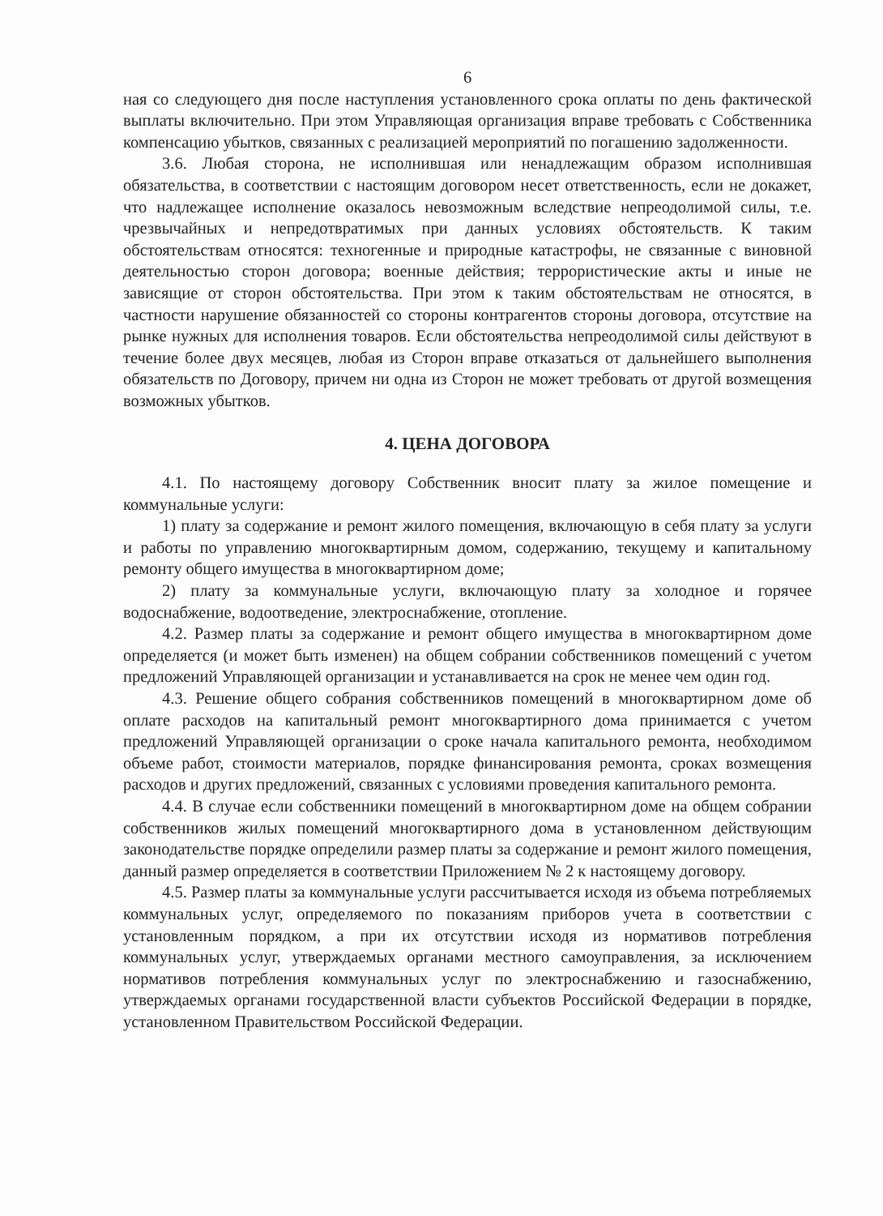6
ная со следующего дня после наступления установленного срока оплаты по день фактической выплаты включительно. При этом Управляющая организация вправе требовать с Собственника компенсацию убытков, связанных с реализацией мероприятий по погашению задолженности.
3.6. Любая сторона, не исполнившая или ненадлежащим образом исполнившая обязательства, в соответствии с настоящим договором несет ответственность, если не докажет, что надлежащее исполнение оказалось невозможным вследствие непреодолимой силы, т.е. чрезвычайных и непредотвратимых при данных условиях обстоятельств. К таким обстоятельствам относятся: техногенные и природные катастрофы, не связанные с виновной деятельностью сторон договора; военные действия; террористические акты и иные не зависящие от сторон обстоятельства. При этом к таким обстоятельствам не относятся, в частности нарушение обязанностей со стороны контрагентов стороны договора, отсутствие на рынке нужных для исполнения товаров. Если обстоятельства непреодолимой силы действуют в течение более двух месяцев, любая из Сторон вправе отказаться от дальнейшего выполнения обязательств по Договору, причем ни одна из Сторон не может требовать от другой возмещения возможных убытков.
4. ЦЕНА ДОГОВОРА
4.1. По настоящему договору Собственник вносит плату за жилое помещение и коммунальные услуги:
1) плату за содержание и ремонт жилого помещения, включающую в себя плату за услуги и работы по управлению многоквартирным домом, содержанию, текущему и капитальному ремонту общего имущества в многоквартирном доме;
2) плату за коммунальные услуги, включающую плату за холодное и горячее водоснабжение, водоотведение, электроснабжение, отопление.
4.2. Размер платы за содержание и ремонт общего имущества в многоквартирном доме определяется (и может быть изменен) на общем собрании собственников помещений с учетом предложений Управляющей организации и устанавливается на срок не менее чем один год.
4.3. Решение общего собрания собственников помещений в многоквартирном доме об оплате расходов на капитальный ремонт многоквартирного дома принимается с учетом предложений Управляющей организации о сроке начала капитального ремонта, необходимом объеме работ, стоимости материалов, порядке финансирования ремонта, сроках возмещения расходов и других предложений, связанных с условиями проведения капитального ремонта.
4.4. В случае если собственники помещений в многоквартирном доме на общем собрании собственников жилых помещений многоквартирного дома в установленном действующим законодательстве порядке определили размер платы за содержание и ремонт жилого помещения, данный размер определяется в соответствии Приложением № 2 к настоящему договору.
4.5. Размер платы за коммунальные услуги рассчитывается исходя из объема потребляемых коммунальных услуг, определяемого по показаниям приборов учета в соответствии с установленным порядком, а при их отсутствии исходя из нормативов потребления коммунальных услуг, утверждаемых органами местного самоуправления, за исключением нормативов потребления коммунальных услуг по электроснабжению и газоснабжению, утверждаемых органами государственной власти субъектов Российской Федерации в порядке, установленном Правительством Российской Федерации.